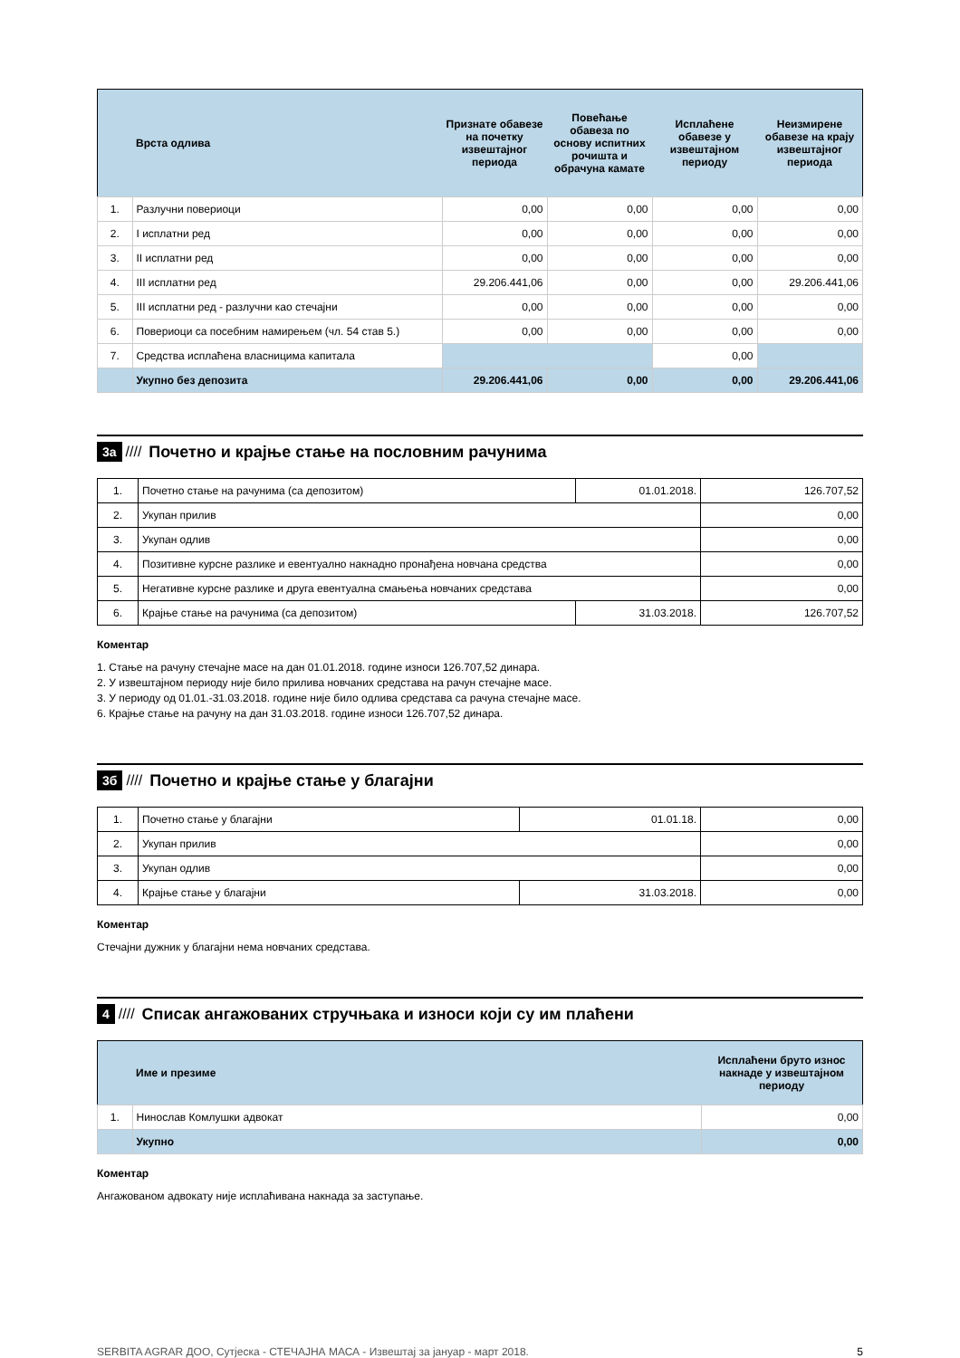| | Врста одлива | Признате обавезе на почетку извештајног периода | Повећање обавеза по основу испитних рочишта и обрачуна камате | Исплаћене обавезе у извештајном периоду | Неизмирене обавезе на крају извештајног периода |
| --- | --- | --- | --- | --- | --- |
| 1. | Разлучни повериоци | 0,00 | 0,00 | 0,00 | 0,00 |
| 2. | I исплатни ред | 0,00 | 0,00 | 0,00 | 0,00 |
| 3. | II исплатни ред | 0,00 | 0,00 | 0,00 | 0,00 |
| 4. | III исплатни ред | 29.206.441,06 | 0,00 | 0,00 | 29.206.441,06 |
| 5. | III исплатни ред - разлучни као стечајни | 0,00 | 0,00 | 0,00 | 0,00 |
| 6. | Повериоци са посебним намирењем (чл. 54 став 5.) | 0,00 | 0,00 | 0,00 | 0,00 |
| 7. | Средства исплаћена власницима капитала | | | 0,00 | |
| | Укупно без депозита | 29.206.441,06 | 0,00 | 0,00 | 29.206.441,06 |
3а ////
Почетно и крајње стање на пословним рачунима
| 1. | Почетно стање на рачунима (са депозитом) | 01.01.2018. | 126.707,52 |
| 2. | Укупан прилив | | 0,00 |
| 3. | Укупан одлив | | 0,00 |
| 4. | Позитивне курсне разлике и евентуално накнадно пронађена новчана средства | | 0,00 |
| 5. | Негативне курсне разлике и друга евентуална смањења новчаних средстава | | 0,00 |
| 6. | Крајње стање на рачунима (са депозитом) | 31.03.2018. | 126.707,52 |
Коментар
1. Стање на рачуну стечајне масе на дан 01.01.2018. године износи 126.707,52 динара.
2. У извештајном периоду није било прилива новчаних средстава на рачун стечајне масе.
3. У периоду од 01.01.-31.03.2018. године није било одлива средстава са рачуна стечајне масе.
6. Крајње стање на рачуну на дан 31.03.2018. године износи 126.707,52 динара.
3б ////
Почетно и крајње стање у благајни
| 1. | Почетно стање у благајни | 01.01.18. | 0,00 |
| 2. | Укупан прилив | | 0,00 |
| 3. | Укупан одлив | | 0,00 |
| 4. | Крајње стање у благајни | 31.03.2018. | 0,00 |
Коментар
Стечајни дужник у благајни нема новчаних средстава.
4 ////
Списак ангажованих стручњака и износи који су им плаћени
| | Име и презиме | Исплаћени бруто износ накнаде у извештајном периоду |
| --- | --- | --- |
| 1. | Нинослав Комлушки адвокат | 0,00 |
| | Укупно | 0,00 |
Коментар
Ангажованом адвокату није исплаћивана накнада за заступање.
SERBITA AGRAR ДОО, Сутјеска - СТЕЧАЈНА МАСА - Извештај за јануар - март 2018. 5